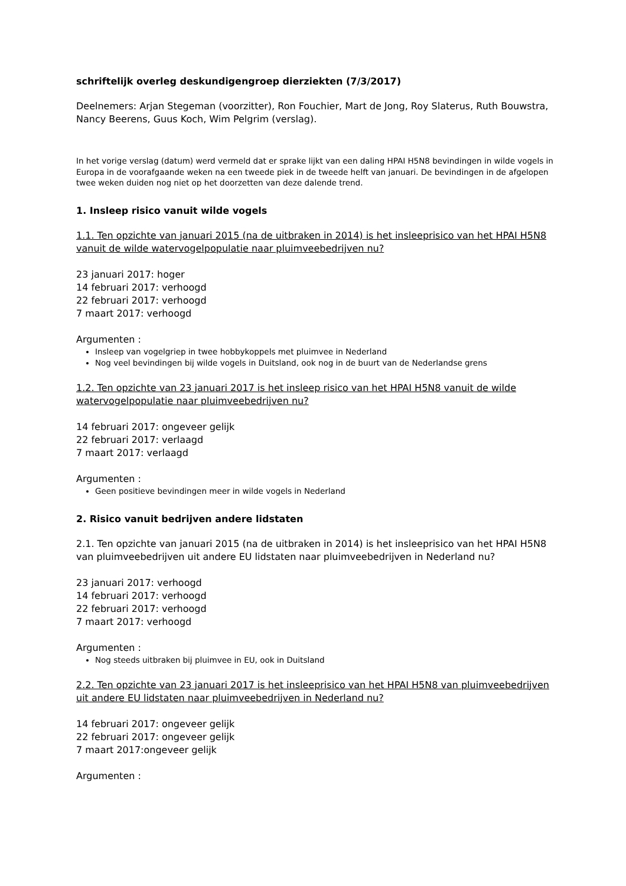schriftelijk overleg deskundigengroep dierziekten (7/3/2017)
Deelnemers: Arjan Stegeman (voorzitter), Ron Fouchier, Mart de Jong, Roy Slaterus, Ruth Bouwstra, Nancy Beerens, Guus Koch, Wim Pelgrim (verslag).
In het vorige verslag (datum) werd vermeld dat er sprake lijkt van een daling HPAI H5N8 bevindingen in wilde vogels in Europa in de voorafgaande weken na een tweede piek in de tweede helft van januari. De bevindingen in de afgelopen twee weken duiden nog niet op het doorzetten van deze dalende trend.
1. Insleep risico vanuit wilde vogels
1.1. Ten opzichte van januari 2015 (na de uitbraken in 2014) is het insleeprisico van het HPAI H5N8 vanuit de wilde watervogelpopulatie naar pluimveebedrijven nu?
23 januari 2017: hoger
14 februari 2017: verhoogd
22 februari 2017: verhoogd
7 maart 2017: verhoogd
Argumenten :
Insleep van vogelgriep in twee hobbykoppels met pluimvee in Nederland
Nog veel bevindingen bij wilde vogels in Duitsland, ook nog in de buurt van de Nederlandse grens
1.2. Ten opzichte van 23 januari 2017 is het insleep risico van het HPAI H5N8 vanuit de wilde watervogelpopulatie naar pluimveebedrijven nu?
14 februari 2017: ongeveer gelijk
22 februari 2017: verlaagd
7 maart 2017: verlaagd
Argumenten :
Geen positieve bevindingen meer in wilde vogels in Nederland
2. Risico vanuit bedrijven andere lidstaten
2.1. Ten opzichte van januari 2015 (na de uitbraken in 2014) is het insleeprisico van het HPAI H5N8 van pluimveebedrijven uit andere EU lidstaten naar pluimveebedrijven in Nederland nu?
23 januari 2017: verhoogd
14 februari 2017: verhoogd
22 februari 2017: verhoogd
7 maart 2017: verhoogd
Argumenten :
Nog steeds uitbraken bij pluimvee in EU, ook in Duitsland
2.2. Ten opzichte van 23 januari 2017 is het insleeprisico van het HPAI H5N8 van pluimveebedrijven uit andere EU lidstaten naar pluimveebedrijven in Nederland nu?
14 februari 2017: ongeveer gelijk
22 februari 2017: ongeveer gelijk
7 maart 2017:ongeveer gelijk
Argumenten :